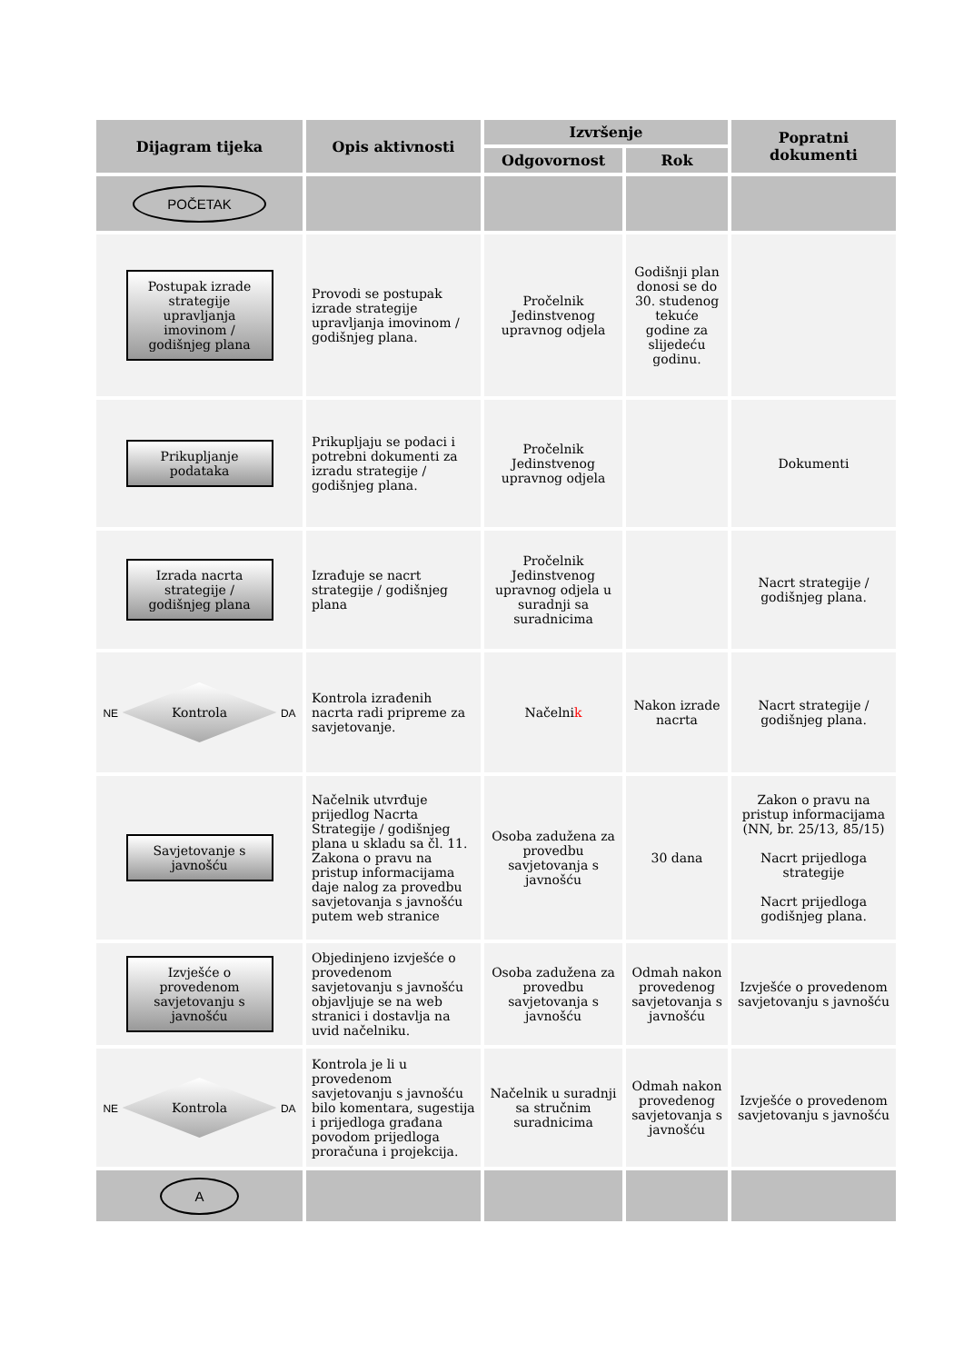| Dijagram tijeka | Opis aktivnosti | Izvršenje | | Popratni dokumenti |
| --- | --- | --- | --- | --- |
| | | Odgovornost | Rok | |
| POČETAK | | | | |
| Postupak izrade strategije upravljanja imovinom / godišnjeg plana | Provodi se postupak izrade strategije upravljanja imovinom / godišnjeg plana. | Pročelnik Jedinstvenog upravnog odjela | Godišnji plan donosi se do 30. studenog tekuće godine za slijedeću godinu. | |
| Prikupljanje podataka | Prikupljaju se podaci i potrebni dokumenti za izradu strategije / godišnjeg plana. | Pročelnik Jedinstvenog upravnog odjela | | Dokumenti |
| Izrada nacrta strategije / godišnjeg plana | Izrađuje se nacrt strategije / godišnjeg plana | Pročelnik Jedinstvenog upravnog odjela u suradnji sa suradnicima | | Nacrt strategije / godišnjeg plana. |
| NE Kontrola DA | Kontrola izrađenih nacrta radi pripreme za savjetovanje. | Načelni k | Nakon izrade nacrta | Nacrt strategije / godišnjeg plana. |
| Savjetovanje s javnošću | Načelnik utvrđuje prijedlog Nacrta Strategije / godišnjeg plana u skladu sa čl. 11. Zakona o pravu na pristup informacijama daje nalog za provedbu savjetovanja s javnošću putem web stranice | Osoba zadužena za provedbu savjetovanja s javnošću | 30 dana | Zakon o pravu na pristup informacijama (NN, br. 25/13, 85/15) Nacrt prijedloga strategije Nacrt prijedloga godišnjeg plana. |
| Izvješće o provedenom savjetovanju s javnošću | Objedinjeno izvješće o provedenom savjetovanju s javnošću objavljuje se na web stranici i dostavlja na uvid načelniku. | Osoba zadužena za provedbu savjetovanja s javnošću | Odmah nakon provedenog savjetovanja s javnošću | Izvješće o provedenom savjetovanju s javnošću |
| NE Kontrola DA | Kontrola je li u provedenom savjetovanju s javnošću bilo komentara, sugestija i prijedloga građana povodom prijedloga proračuna i projekcija. | Načelnik u suradnji sa stručnim suradnicima | Odmah nakon provedenog savjetovanja s javnošću | Izvješće o provedenom savjetovanju s javnošću |
| A | | | | |